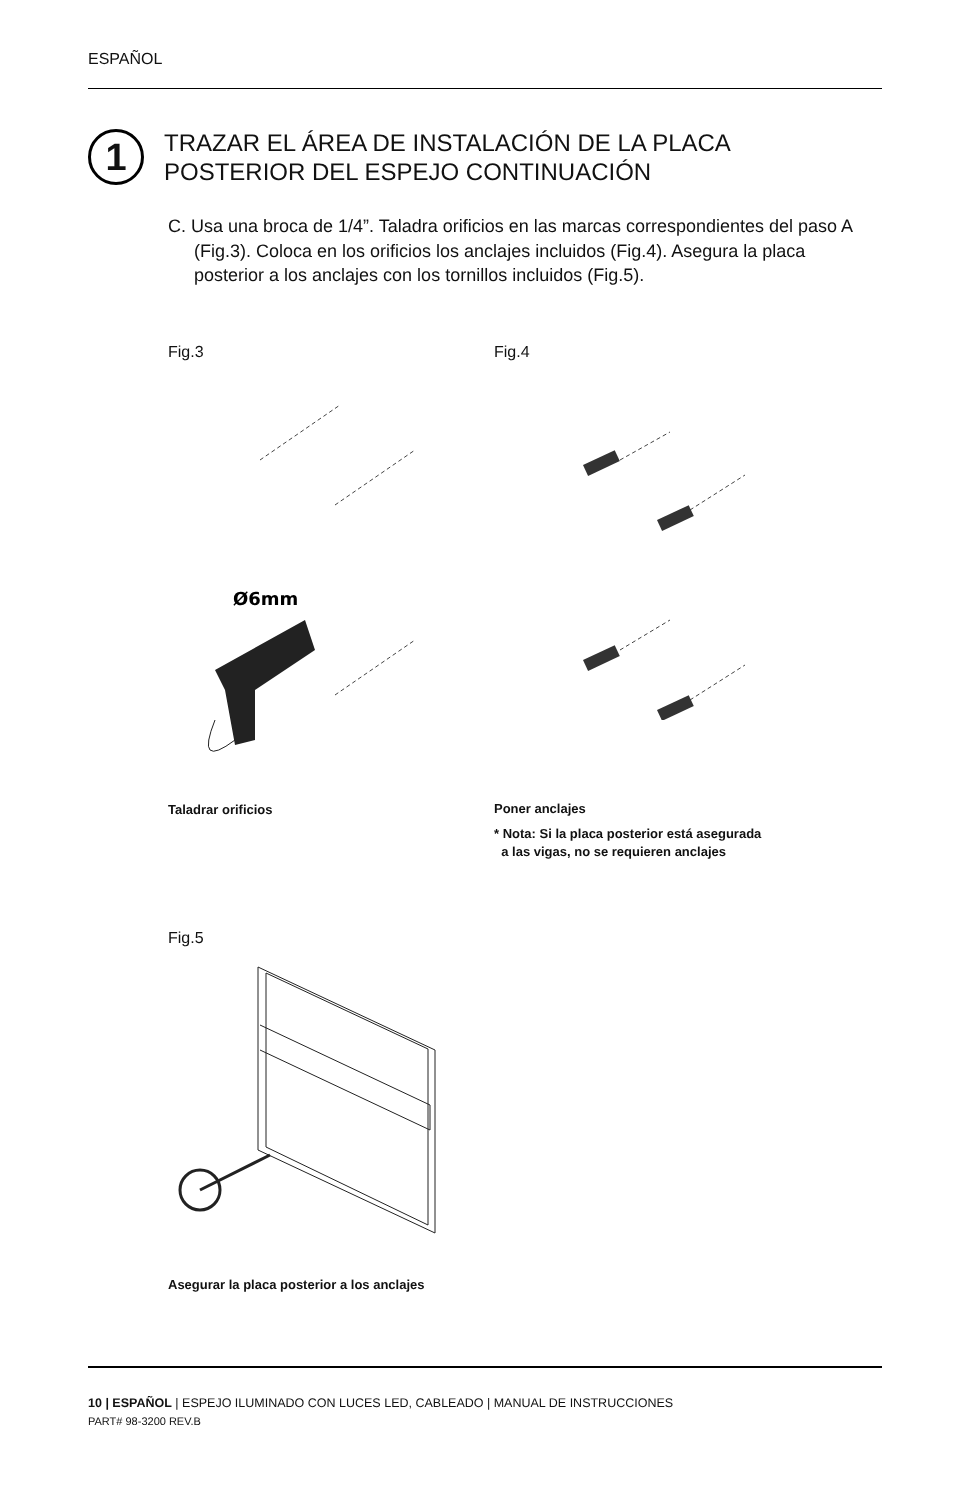ESPAÑOL
1
TRAZAR EL ÁREA DE INSTALACIÓN DE LA PLACA
POSTERIOR DEL ESPEJO CONTINUACIÓN
C. Usa una broca de 1/4”. Taladra orificios en las marcas correspondientes del paso A (Fig.3). Coloca en los orificios los anclajes incluidos (Fig.4). Asegura la placa posterior a los anclajes con los tornillos incluidos (Fig.5).
Fig.3 Fig.4
Ø6mm
Taladrar orificios Poner anclajes
* Nota: Si la placa posterior está asegurada
a las vigas, no se requieren anclajes
Fig.5
Asegurar la placa posterior a los anclajes
10 | ESPAÑOL | ESPEJO ILUMINADO CON LUCES LED, CABLEADO | MANUAL DE INSTRUCCIONES
PART# 98-3200 REV.B